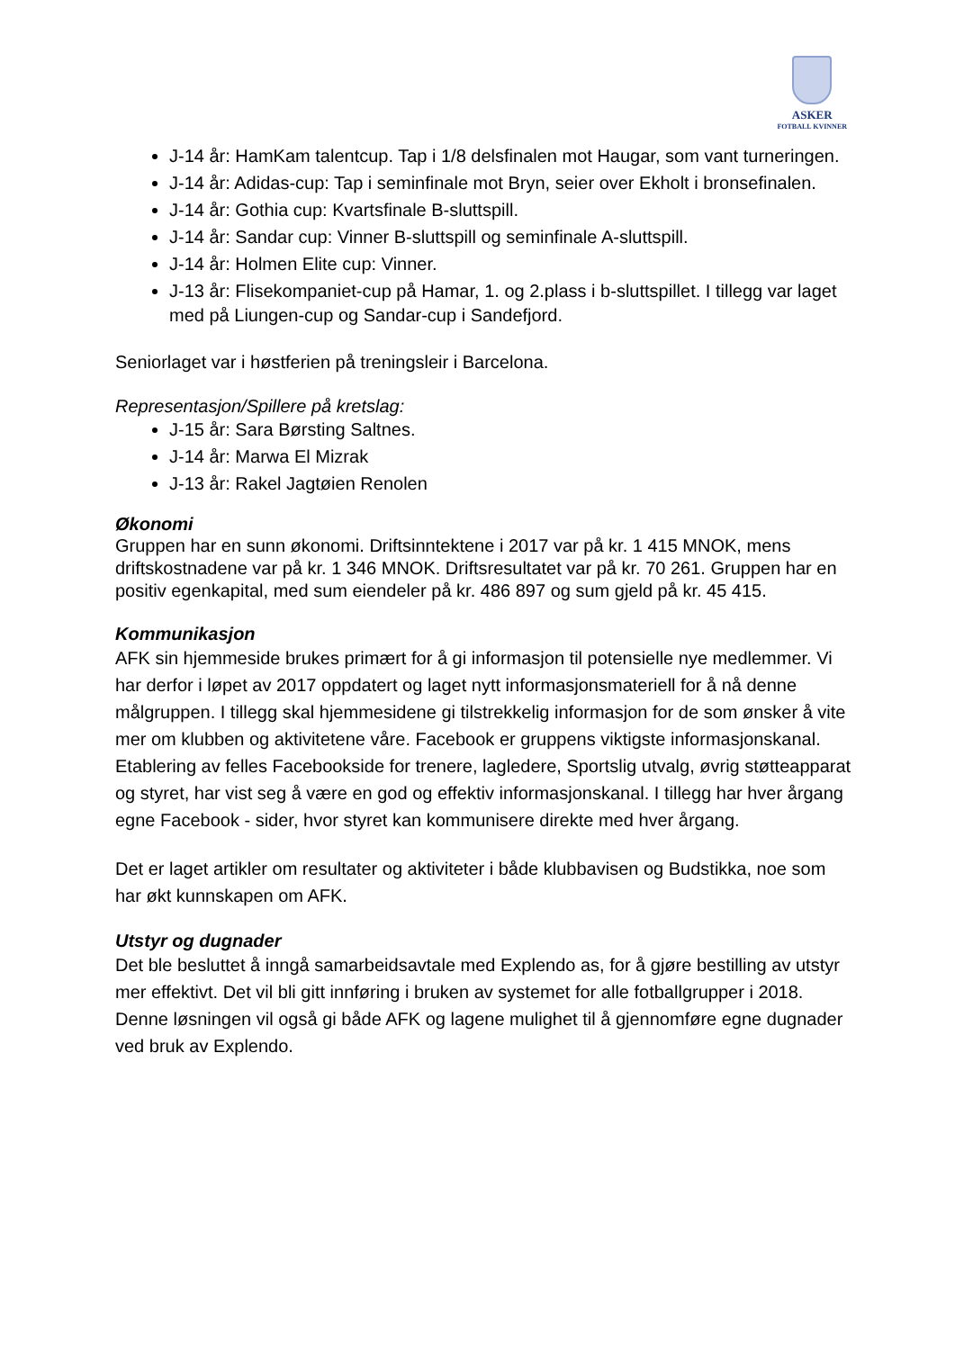ASKER
FOTBALL KVINNER
J-14 år: HamKam talentcup. Tap i 1/8 delsfinalen mot Haugar, som vant turneringen.
J-14 år: Adidas-cup: Tap i seminfinale mot Bryn, seier over Ekholt i bronsefinalen.
J-14 år: Gothia cup: Kvartsfinale B-sluttspill.
J-14 år: Sandar cup: Vinner B-sluttspill og seminfinale A-sluttspill.
J-14 år: Holmen Elite cup: Vinner.
J-13 år: Flisekompaniet-cup på Hamar, 1. og 2.plass i b-sluttspillet. I tillegg var laget med på Liungen-cup og Sandar-cup i Sandefjord.
Seniorlaget var i høstferien på treningsleir i Barcelona.
Representasjon/Spillere på kretslag:
J-15 år: Sara Børsting Saltnes.
J-14 år: Marwa El Mizrak
J-13 år: Rakel Jagtøien Renolen
Økonomi
Gruppen har en sunn økonomi. Driftsinntektene i 2017 var på kr. 1 415 MNOK, mens driftskostnadene var på kr. 1 346 MNOK. Driftsresultatet var på kr. 70 261. Gruppen har en positiv egenkapital, med sum eiendeler på kr. 486 897 og sum gjeld på kr. 45 415.
Kommunikasjon
AFK sin hjemmeside brukes primært for å gi informasjon til potensielle nye medlemmer. Vi har derfor i løpet av 2017 oppdatert og laget nytt informasjonsmateriell for å nå denne målgruppen. I tillegg skal hjemmesidene gi tilstrekkelig informasjon for de som ønsker å vite mer om klubben og aktivitetene våre. Facebook er gruppens viktigste informasjonskanal. Etablering av felles Facebookside for trenere, lagledere, Sportslig utvalg, øvrig støtteapparat og styret, har vist seg å være en god og effektiv informasjonskanal. I tillegg har hver årgang egne Facebook - sider, hvor styret kan kommunisere direkte med hver årgang.
Det er laget artikler om resultater og aktiviteter i både klubbavisen og Budstikka, noe som har økt kunnskapen om AFK.
Utstyr og dugnader
Det ble besluttet å inngå samarbeidsavtale med Explendo as, for å gjøre bestilling av utstyr mer effektivt. Det vil bli gitt innføring i bruken av systemet for alle fotballgrupper i 2018. Denne løsningen vil også gi både AFK og lagene mulighet til å gjennomføre egne dugnader ved bruk av Explendo.